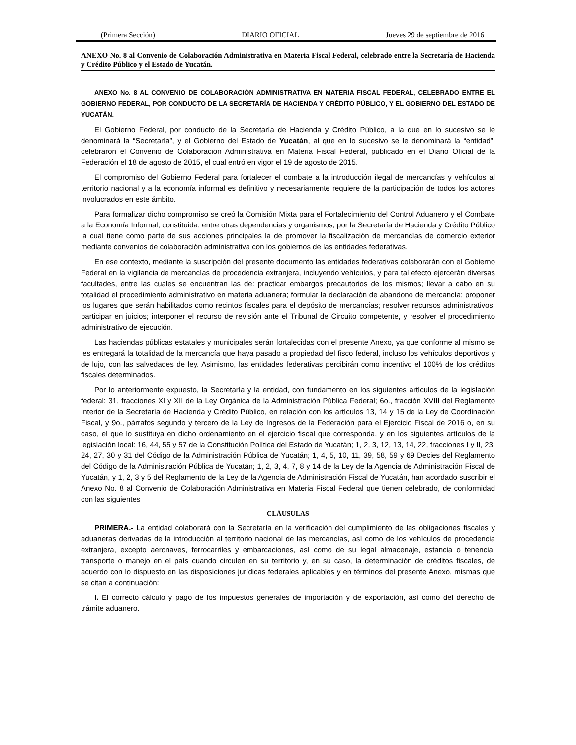(Primera Sección) DIARIO OFICIAL Jueves 29 de septiembre de 2016
ANEXO No. 8 al Convenio de Colaboración Administrativa en Materia Fiscal Federal, celebrado entre la Secretaría de Hacienda y Crédito Público y el Estado de Yucatán.
ANEXO No. 8 AL CONVENIO DE COLABORACIÓN ADMINISTRATIVA EN MATERIA FISCAL FEDERAL, CELEBRADO ENTRE EL GOBIERNO FEDERAL, POR CONDUCTO DE LA SECRETARÍA DE HACIENDA Y CRÉDITO PÚBLICO, Y EL GOBIERNO DEL ESTADO DE YUCATÁN.
El Gobierno Federal, por conducto de la Secretaría de Hacienda y Crédito Público, a la que en lo sucesivo se le denominará la “Secretaría”, y el Gobierno del Estado de Yucatán, al que en lo sucesivo se le denominará la “entidad”, celebraron el Convenio de Colaboración Administrativa en Materia Fiscal Federal, publicado en el Diario Oficial de la Federación el 18 de agosto de 2015, el cual entró en vigor el 19 de agosto de 2015.
El compromiso del Gobierno Federal para fortalecer el combate a la introducción ilegal de mercancías y vehículos al territorio nacional y a la economía informal es definitivo y necesariamente requiere de la participación de todos los actores involucrados en este ámbito.
Para formalizar dicho compromiso se creó la Comisión Mixta para el Fortalecimiento del Control Aduanero y el Combate a la Economía Informal, constituida, entre otras dependencias y organismos, por la Secretaría de Hacienda y Crédito Público la cual tiene como parte de sus acciones principales la de promover la fiscalización de mercancías de comercio exterior mediante convenios de colaboración administrativa con los gobiernos de las entidades federativas.
En ese contexto, mediante la suscripción del presente documento las entidades federativas colaborarán con el Gobierno Federal en la vigilancia de mercancías de procedencia extranjera, incluyendo vehículos, y para tal efecto ejercerán diversas facultades, entre las cuales se encuentran las de: practicar embargos precautorios de los mismos; llevar a cabo en su totalidad el procedimiento administrativo en materia aduanera; formular la declaración de abandono de mercancía; proponer los lugares que serán habilitados como recintos fiscales para el depósito de mercancías; resolver recursos administrativos; participar en juicios; interponer el recurso de revisión ante el Tribunal de Circuito competente, y resolver el procedimiento administrativo de ejecución.
Las haciendas públicas estatales y municipales serán fortalecidas con el presente Anexo, ya que conforme al mismo se les entregará la totalidad de la mercancía que haya pasado a propiedad del fisco federal, incluso los vehículos deportivos y de lujo, con las salvedades de ley. Asimismo, las entidades federativas percibirán como incentivo el 100% de los créditos fiscales determinados.
Por lo anteriormente expuesto, la Secretaría y la entidad, con fundamento en los siguientes artículos de la legislación federal: 31, fracciones XI y XII de la Ley Orgánica de la Administración Pública Federal; 6o., fracción XVIII del Reglamento Interior de la Secretaría de Hacienda y Crédito Público, en relación con los artículos 13, 14 y 15 de la Ley de Coordinación Fiscal, y 9o., párrafos segundo y tercero de la Ley de Ingresos de la Federación para el Ejercicio Fiscal de 2016 o, en su caso, el que lo sustituya en dicho ordenamiento en el ejercicio fiscal que corresponda, y en los siguientes artículos de la legislación local: 16, 44, 55 y 57 de la Constitución Política del Estado de Yucatán; 1, 2, 3, 12, 13, 14, 22, fracciones I y II, 23, 24, 27, 30 y 31 del Código de la Administración Pública de Yucatán; 1, 4, 5, 10, 11, 39, 58, 59 y 69 Decies del Reglamento del Código de la Administración Pública de Yucatán; 1, 2, 3, 4, 7, 8 y 14 de la Ley de la Agencia de Administración Fiscal de Yucatán, y 1, 2, 3 y 5 del Reglamento de la Ley de la Agencia de Administración Fiscal de Yucatán, han acordado suscribir el Anexo No. 8 al Convenio de Colaboración Administrativa en Materia Fiscal Federal que tienen celebrado, de conformidad con las siguientes
CLÁUSULAS
PRIMERA.- La entidad colaborará con la Secretaría en la verificación del cumplimiento de las obligaciones fiscales y aduaneras derivadas de la introducción al territorio nacional de las mercancías, así como de los vehículos de procedencia extranjera, excepto aeronaves, ferrocarriles y embarcaciones, así como de su legal almacenaje, estancia o tenencia, transporte o manejo en el país cuando circulen en su territorio y, en su caso, la determinación de créditos fiscales, de acuerdo con lo dispuesto en las disposiciones jurídicas federales aplicables y en términos del presente Anexo, mismas que se citan a continuación:
I. El correcto cálculo y pago de los impuestos generales de importación y de exportación, así como del derecho de trámite aduanero.